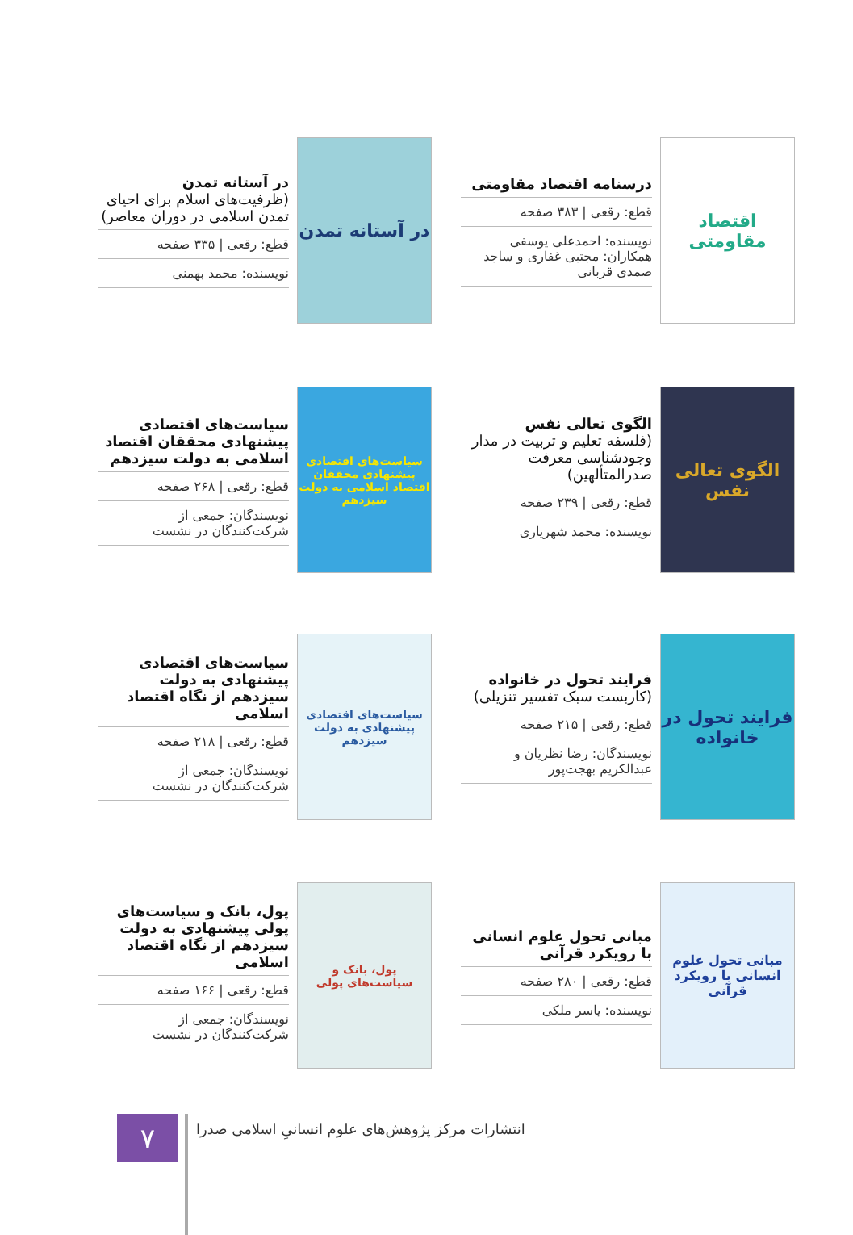اقتصاد مقاومتی
درسنامه اقتصاد مقاومتی
قطع: رقعی | ۳۸۳ صفحه
نویسنده: احمدعلی یوسفی
همکاران: مجتبی غفاری و ساجد صمدی قربانی
در آستانه تمدن
در آستانه تمدن
(ظرفیت‌های اسلام برای احیای تمدن اسلامی در دوران معاصر)
قطع: رقعی | ۳۳۵ صفحه
نویسنده: محمد بهمنی
الگوی تعالی نفس
الگوی تعالی نفس
(فلسفه تعلیم و تربیت در مدار وجودشناسی معرفت صدرالمتألهین)
قطع: رقعی | ۲۳۹ صفحه
نویسنده: محمد شهریاری
سیاست‌های اقتصادی پیشنهادی محققان اقتصاد اسلامی به دولت سیزدهم
سیاست‌های اقتصادی پیشنهادی محققان اقتصاد اسلامی به دولت سیزدهم
قطع: رقعی | ۲۶۸ صفحه
نویسندگان: جمعی از شرکت‌کنندگان در نشست
فرایند تحول در خانواده
فرایند تحول در خانواده
(کاربست سبک تفسیر تنزیلی)
قطع: رقعی | ۲۱۵ صفحه
نویسندگان: رضا نظریان و عبدالکریم بهجت‌پور
سیاست‌های اقتصادی پیشنهادی به دولت سیزدهم
سیاست‌های اقتصادی پیشنهادی به دولت سیزدهم از نگاه اقتصاد اسلامی
قطع: رقعی | ۲۱۸ صفحه
نویسندگان: جمعی از شرکت‌کنندگان در نشست
مبانی تحول علوم انسانی با رویکرد قرآنی
مبانی تحول علوم انسانی با رویکرد قرآنی
قطع: رقعی | ۲۸۰ صفحه
نویسنده: یاسر ملکی
پول، بانک و سیاست‌های پولی
پول، بانک و سیاست‌های پولی پیشنهادی به دولت سیزدهم از نگاه اقتصاد اسلامی
قطع: رقعی | ۱۶۶ صفحه
نویسندگان: جمعی از شرکت‌کنندگان در نشست
۷
انتشارات مرکز پژوهش‌های علوم انسانیِ اسلامی صدرا